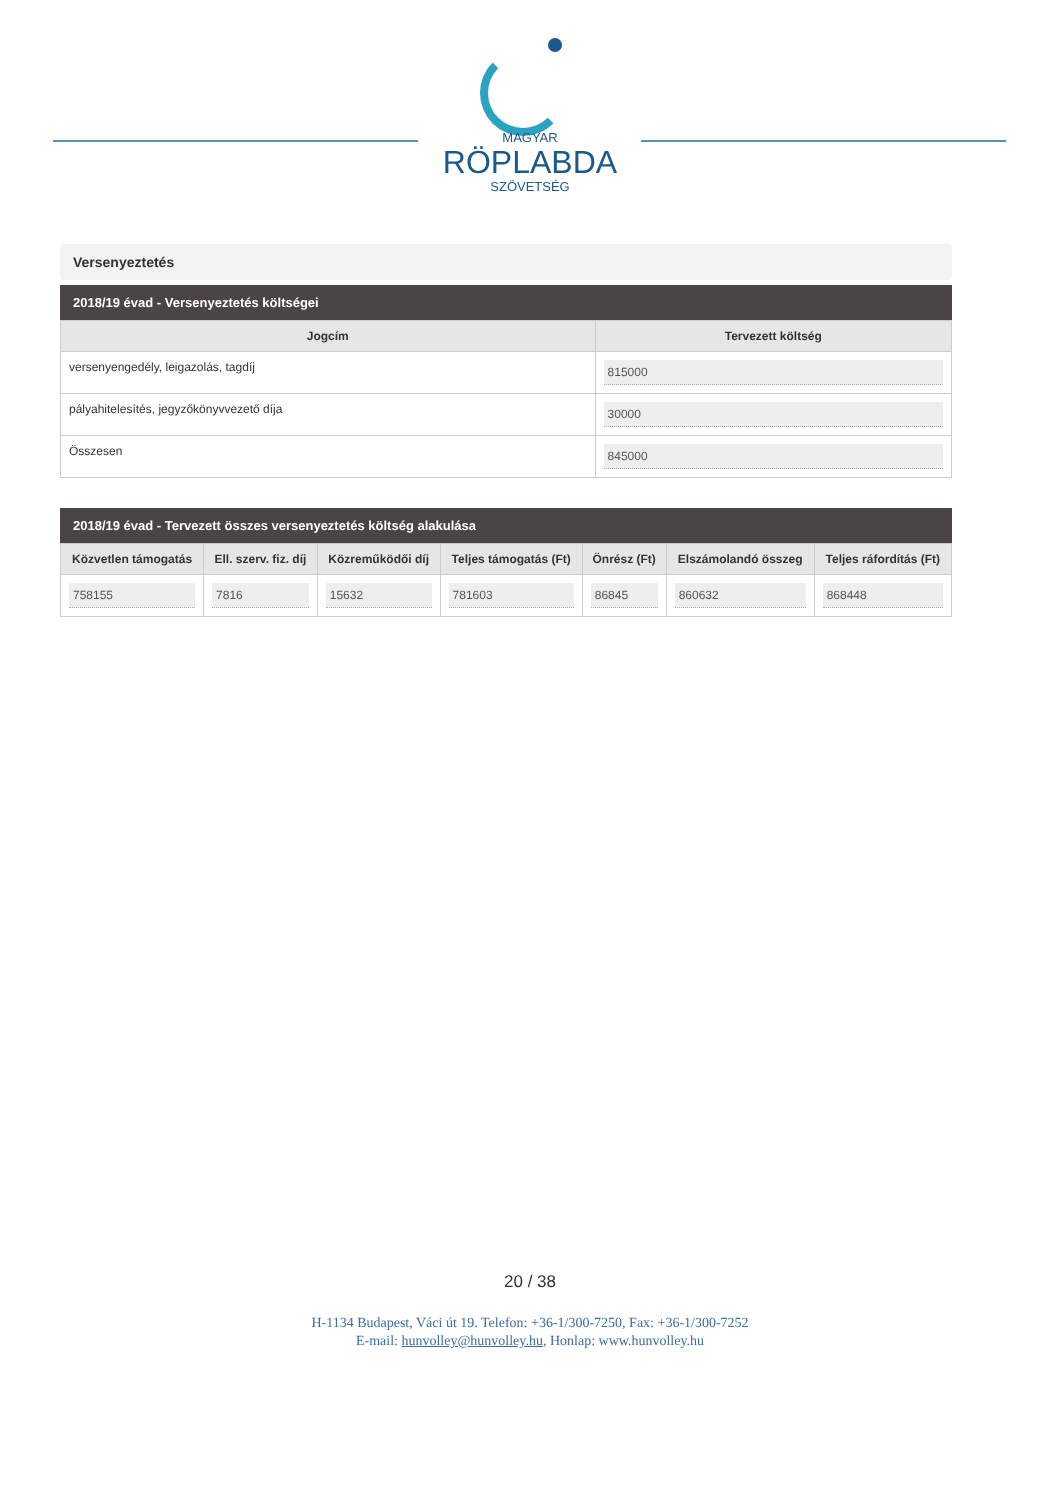MAGYAR
RÖPLABDA
SZÖVETSÉG
Versenyeztetés
2018/19 évad - Versenyeztetés költségei
| Jogcím | Tervezett költség |
| --- | --- |
| versenyengedély, leigazolás, tagdíj | 815000 |
| pályahitelesítés, jegyzőkönyvvezető díja | 30000 |
| Összesen | 845000 |
2018/19 évad - Tervezett összes versenyeztetés költség alakulása
| Közvetlen támogatás | Ell. szerv. fiz. díj | Közreműködői díj | Teljes támogatás (Ft) | Önrész (Ft) | Elszámolandó összeg | Teljes ráfordítás (Ft) |
| --- | --- | --- | --- | --- | --- | --- |
| 758155 | 7816 | 15632 | 781603 | 86845 | 860632 | 868448 |
20 / 38
H-1134 Budapest, Váci út 19. Telefon: +36-1/300-7250, Fax: +36-1/300-7252
E-mail: hunvolley@hunvolley.hu, Honlap: www.hunvolley.hu